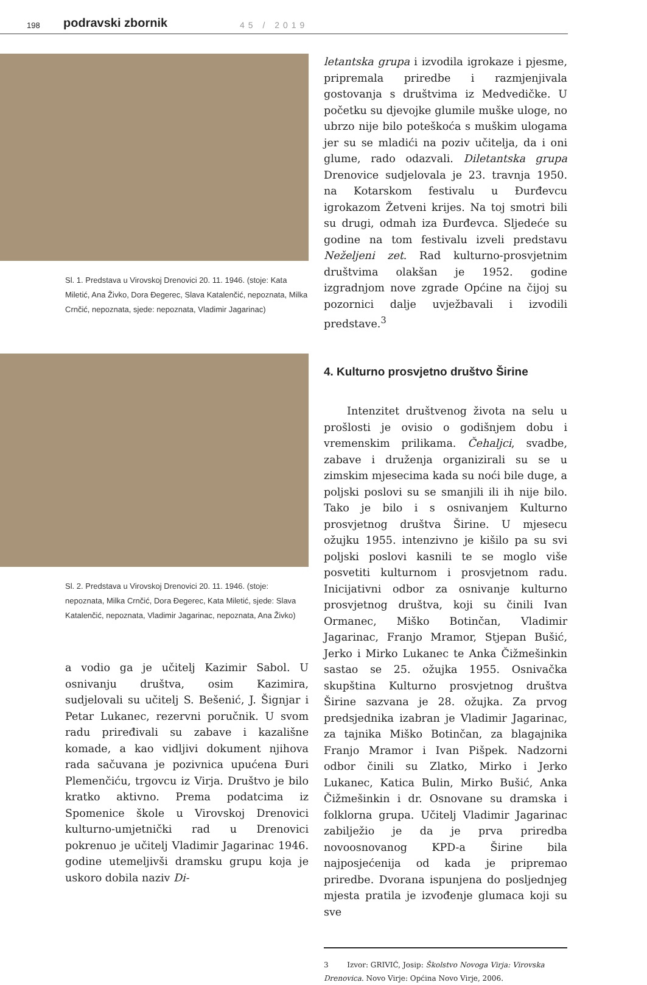198 podravski zbornik 45 / 2019
Sl. 1. Predstava u Virovskoj Drenovici 20. 11. 1946. (stoje: Kata Miletić, Ana Živko, Dora Đegerec, Slava Katalenčić, nepoznata, Milka Crnčić, nepoznata, sjede: nepoznata, Vladimir Jagarinac)
Sl. 2. Predstava u Virovskoj Drenovici 20. 11. 1946. (stoje: nepoznata, Milka Crnčić, Dora Đegerec, Kata Miletić, sjede: Slava Katalenčić, nepoznata, Vladimir Jagarinac, nepoznata, Ana Živko)
a vodio ga je učitelj Kazimir Sabol. U osnivanju društva, osim Kazimira, sudjelovali su učitelj S. Bešenić, J. Šignjar i Petar Lukanec, rezervni poručnik. U svom radu priređivali su zabave i kazališne komade, a kao vidljivi dokument njihova rada sačuvana je pozivnica upućena Đuri Plemenčiću, trgovcu iz Virja. Društvo je bilo kratko aktivno. Prema podatcima iz Spomenice škole u Virovskoj Drenovici kulturno-umjetnički rad u Drenovici pokrenuo je učitelj Vladimir Jagarinac 1946. godine utemeljivši dramsku grupu koja je uskoro dobila naziv Di-
letantska grupa i izvodila igrokaze i pjesme, pripremala priredbe i razmjenjivala gostovanja s društvima iz Medvedičke. U početku su djevojke glumile muške uloge, no ubrzo nije bilo poteškoća s muškim ulogama jer su se mladići na poziv učitelja, da i oni glume, rado odazvali. Diletantska grupa Drenovice sudjelovala je 23. travnja 1950. na Kotarskom festivalu u Đurđevcu igrokazom Žetveni krijes. Na toj smotri bili su drugi, odmah iza Đurđevca. Sljedeće su godine na tom festivalu izveli predstavu Neželjeni zet. Rad kulturno-prosvjetnim društvima olakšan je 1952. godine izgradnjom nove zgrade Općine na čijoj su pozornici dalje uvježbavali i izvodili predstave.<sup>3</sup>
4. Kulturno prosvjetno društvo Širine
Intenzitet društvenog života na selu u prošlosti je ovisio o godišnjem dobu i vremenskim prilikama. Čehaljci, svadbe, zabave i druženja organizirali su se u zimskim mjesecima kada su noći bile duge, a poljski poslovi su se smanjili ili ih nije bilo. Tako je bilo i s osnivanjem Kulturno prosvjetnog društva Širine. U mjesecu ožujku 1955. intenzivno je kišilo pa su svi poljski poslovi kasnili te se moglo više posvetiti kulturnom i prosvjetnom radu. Inicijativni odbor za osnivanje kulturno prosvjetnog društva, koji su činili Ivan Ormanec, Miško Botinčan, Vladimir Jagarinac, Franjo Mramor, Stjepan Bušić, Jerko i Mirko Lukanec te Anka Čižmešinkin sastao se 25. ožujka 1955. Osnivačka skupština Kulturno prosvjetnog društva Širine sazvana je 28. ožujka. Za prvog predsjednika izabran je Vladimir Jagarinac, za tajnika Miško Botinčan, za blagajnika Franjo Mramor i Ivan Pišpek. Nadzorni odbor činili su Zlatko, Mirko i Jerko Lukanec, Katica Bulin, Mirko Bušić, Anka Čižmešinkin i dr. Osnovane su dramska i folklorna grupa. Učitelj Vladimir Jagarinac zabilježio je da je prva priredba novoosnovanog KPD-a Širine bila najposjećenija od kada je pripremao priredbe. Dvorana ispunjena do posljednjeg mjesta pratila je izvođenje glumaca koji su sve
3 Izvor: GRIVIĆ, Josip: Školstvo Novoga Virja: Virovska Drenovica. Novo Virje: Općina Novo Virje, 2006.